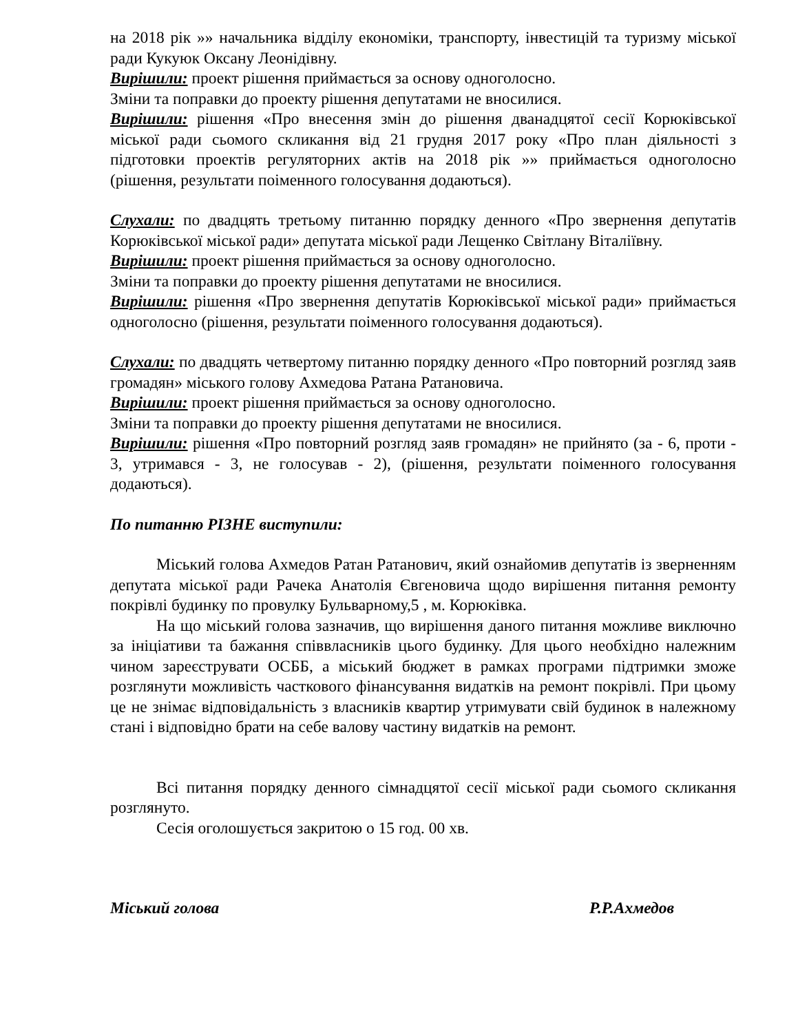на 2018 рік »» начальника відділу економіки, транспорту, інвестицій та туризму міської ради Кукуюк Оксану Леонідівну.
Вирішили: проект рішення приймається за основу одноголосно.
Зміни та поправки до проекту рішення депутатами не вносилися.
Вирішили: рішення «Про внесення змін до рішення дванадцятої сесії Корюківської міської ради сьомого скликання від 21 грудня 2017 року «Про план діяльності з підготовки проектів регуляторних актів на 2018 рік »» приймається одноголосно (рішення, результати поіменного голосування додаються).
Слухали: по двадцять третьому питанню порядку денного «Про звернення депутатів Корюківської міської ради» депутата міської ради Лещенко Світлану Віталіївну.
Вирішили: проект рішення приймається за основу одноголосно.
Зміни та поправки до проекту рішення депутатами не вносилися.
Вирішили: рішення «Про звернення депутатів Корюківської міської ради» приймається одноголосно (рішення, результати поіменного голосування додаються).
Слухали: по двадцять четвертому питанню порядку денного «Про повторний розгляд заяв громадян» міського голову Ахмедова Ратана Ратановича.
Вирішили: проект рішення приймається за основу одноголосно.
Зміни та поправки до проекту рішення депутатами не вносилися.
Вирішили: рішення «Про повторний розгляд заяв громадян» не прийнято (за - 6, проти - 3, утримався - 3, не голосував - 2), (рішення, результати поіменного голосування додаються).
По питанню РІЗНЕ виступили:
Міський голова Ахмедов Ратан Ратанович, який ознайомив депутатів із зверненням депутата міської ради Рачека Анатолія Євгеновича щодо вирішення питання ремонту покрівлі будинку по провулку Бульварному,5 , м. Корюківка.
На що міський голова зазначив, що вирішення даного питання можливе виключно за ініціативи та бажання співвласників цього будинку. Для цього необхідно належним чином зареєструвати ОСББ, а міський бюджет в рамках програми підтримки зможе розглянути можливість часткового фінансування видатків на ремонт покрівлі. При цьому це не знімає відповідальність з власників квартир утримувати свій будинок в належному стані і відповідно брати на себе валову частину видатків на ремонт.
Всі питання порядку денного сімнадцятої сесії міської ради сьомого скликання розглянуто.
Сесія оголошується закритою о 15 год. 00 хв.
Міський голова Р.Р.Ахмедов